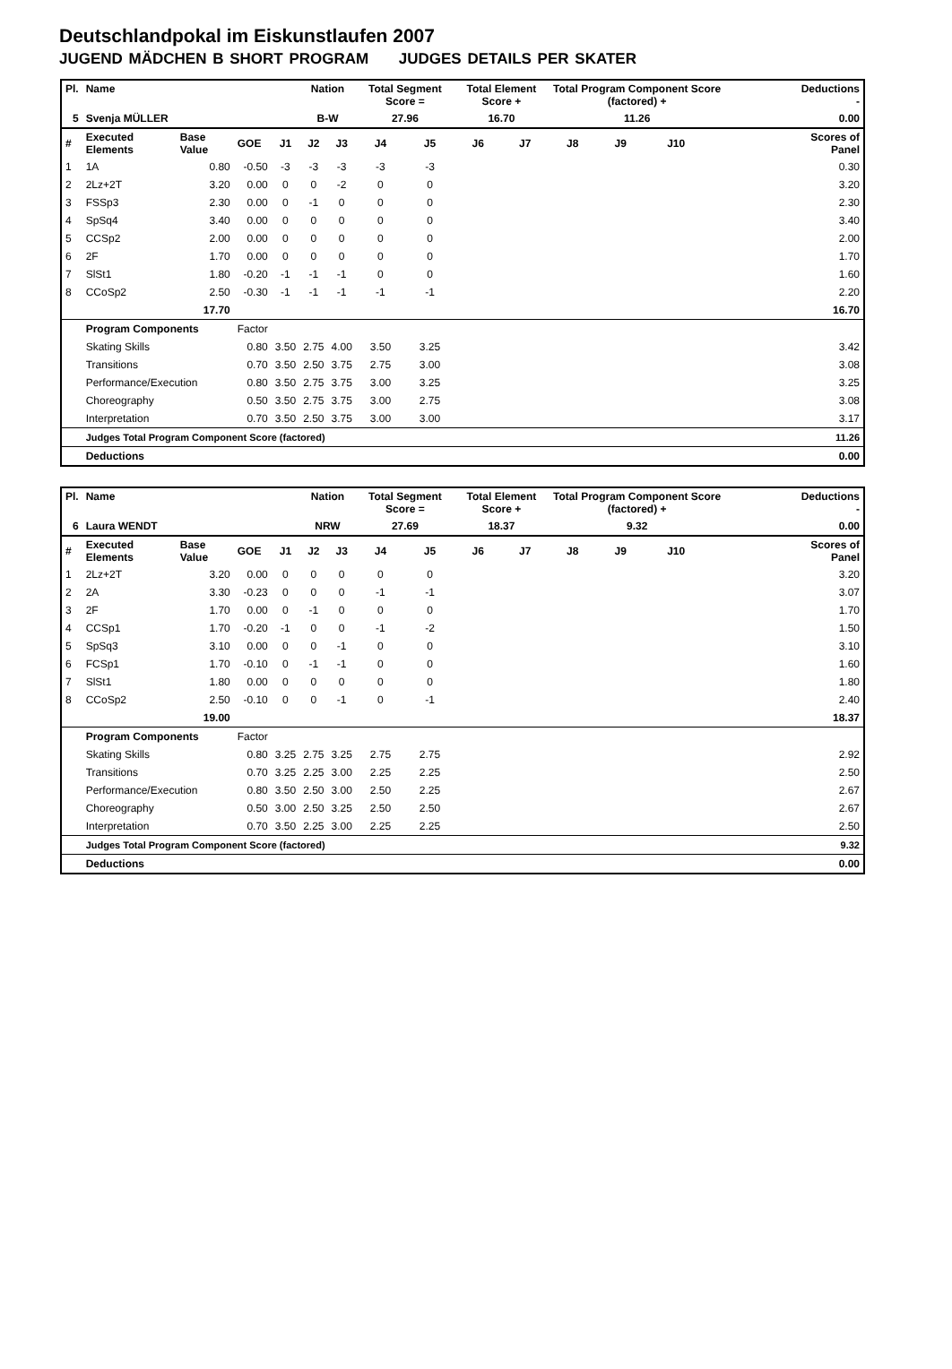Deutschlandpokal im Eiskunstlaufen 2007
JUGEND MÄDCHEN B SHORT PROGRAM JUDGES DETAILS PER SKATER
| Pl. | Name | | | | Nation | | Total Segment Score = | | Total Element Score + | | Total Program Component Score (factored) + | | | | Deductions - | |
| --- | --- | --- | --- | --- | --- | --- | --- | --- | --- | --- | --- | --- | --- | --- | --- | --- |
| 5 | Svenja MÜLLER | | | | B-W | | 27.96 | | 16.70 | | 11.26 | | | | 0.00 | |
| # | Executed Elements | Base Value | GOE | J1 | J2 | J3 | J4 | J5 | J6 | J7 | J8 | J9 | J10 | | | Scores of Panel |
| 1 | 1A | 0.80 | -0.50 | -3 | -3 | -3 | -3 | -3 | | | | | | | | 0.30 |
| 2 | 2Lz+2T | 3.20 | 0.00 | 0 | 0 | -2 | 0 | 0 | | | | | | | | 3.20 |
| 3 | FSSp3 | 2.30 | 0.00 | 0 | -1 | 0 | 0 | 0 | | | | | | | | 2.30 |
| 4 | SpSq4 | 3.40 | 0.00 | 0 | 0 | 0 | 0 | 0 | | | | | | | | 3.40 |
| 5 | CCSp2 | 2.00 | 0.00 | 0 | 0 | 0 | 0 | 0 | | | | | | | | 2.00 |
| 6 | 2F | 1.70 | 0.00 | 0 | 0 | 0 | 0 | 0 | | | | | | | | 1.70 |
| 7 | SlSt1 | 1.80 | -0.20 | -1 | -1 | -1 | 0 | 0 | | | | | | | | 1.60 |
| 8 | CCoSp2 | 2.50 | -0.30 | -1 | -1 | -1 | -1 | -1 | | | | | | | | 2.20 |
| | | 17.70 | | | | | | | | | | | | | | 16.70 |
| | Program Components | | Factor | | | | | | | | | | | | | |
| | Skating Skills | | 0.80 | 3.50 | 2.75 | 4.00 | 3.50 | 3.25 | | | | | | | | 3.42 |
| | Transitions | | 0.70 | 3.50 | 2.50 | 3.75 | 2.75 | 3.00 | | | | | | | | 3.08 |
| | Performance/Execution | | 0.80 | 3.50 | 2.75 | 3.75 | 3.00 | 3.25 | | | | | | | | 3.25 |
| | Choreography | | 0.50 | 3.50 | 2.75 | 3.75 | 3.00 | 2.75 | | | | | | | | 3.08 |
| | Interpretation | | 0.70 | 3.50 | 2.50 | 3.75 | 3.00 | 3.00 | | | | | | | | 3.17 |
| | Judges Total Program Component Score (factored) | | | | | | | | | | | | | | | 11.26 |
| | Deductions | | | | | | | | | | | | | | | 0.00 |
| Pl. | Name | | | | Nation | | Total Segment Score = | | Total Element Score + | | Total Program Component Score (factored) + | | | | Deductions - | |
| --- | --- | --- | --- | --- | --- | --- | --- | --- | --- | --- | --- | --- | --- | --- | --- | --- |
| 6 | Laura WENDT | | | | NRW | | 27.69 | | 18.37 | | 9.32 | | | | 0.00 | |
| # | Executed Elements | Base Value | GOE | J1 | J2 | J3 | J4 | J5 | J6 | J7 | J8 | J9 | J10 | | | Scores of Panel |
| 1 | 2Lz+2T | 3.20 | 0.00 | 0 | 0 | 0 | 0 | 0 | | | | | | | | 3.20 |
| 2 | 2A | 3.30 | -0.23 | 0 | 0 | 0 | -1 | -1 | | | | | | | | 3.07 |
| 3 | 2F | 1.70 | 0.00 | 0 | -1 | 0 | 0 | 0 | | | | | | | | 1.70 |
| 4 | CCSp1 | 1.70 | -0.20 | -1 | 0 | 0 | -1 | -2 | | | | | | | | 1.50 |
| 5 | SpSq3 | 3.10 | 0.00 | 0 | 0 | -1 | 0 | 0 | | | | | | | | 3.10 |
| 6 | FCSp1 | 1.70 | -0.10 | 0 | -1 | -1 | 0 | 0 | | | | | | | | 1.60 |
| 7 | SlSt1 | 1.80 | 0.00 | 0 | 0 | 0 | 0 | 0 | | | | | | | | 1.80 |
| 8 | CCoSp2 | 2.50 | -0.10 | 0 | 0 | -1 | 0 | -1 | | | | | | | | 2.40 |
| | | 19.00 | | | | | | | | | | | | | | 18.37 |
| | Program Components | | Factor | | | | | | | | | | | | | |
| | Skating Skills | | 0.80 | 3.25 | 2.75 | 3.25 | 2.75 | 2.75 | | | | | | | | 2.92 |
| | Transitions | | 0.70 | 3.25 | 2.25 | 3.00 | 2.25 | 2.25 | | | | | | | | 2.50 |
| | Performance/Execution | | 0.80 | 3.50 | 2.50 | 3.00 | 2.50 | 2.25 | | | | | | | | 2.67 |
| | Choreography | | 0.50 | 3.00 | 2.50 | 3.25 | 2.50 | 2.50 | | | | | | | | 2.67 |
| | Interpretation | | 0.70 | 3.50 | 2.25 | 3.00 | 2.25 | 2.25 | | | | | | | | 2.50 |
| | Judges Total Program Component Score (factored) | | | | | | | | | | | | | | | 9.32 |
| | Deductions | | | | | | | | | | | | | | | 0.00 |